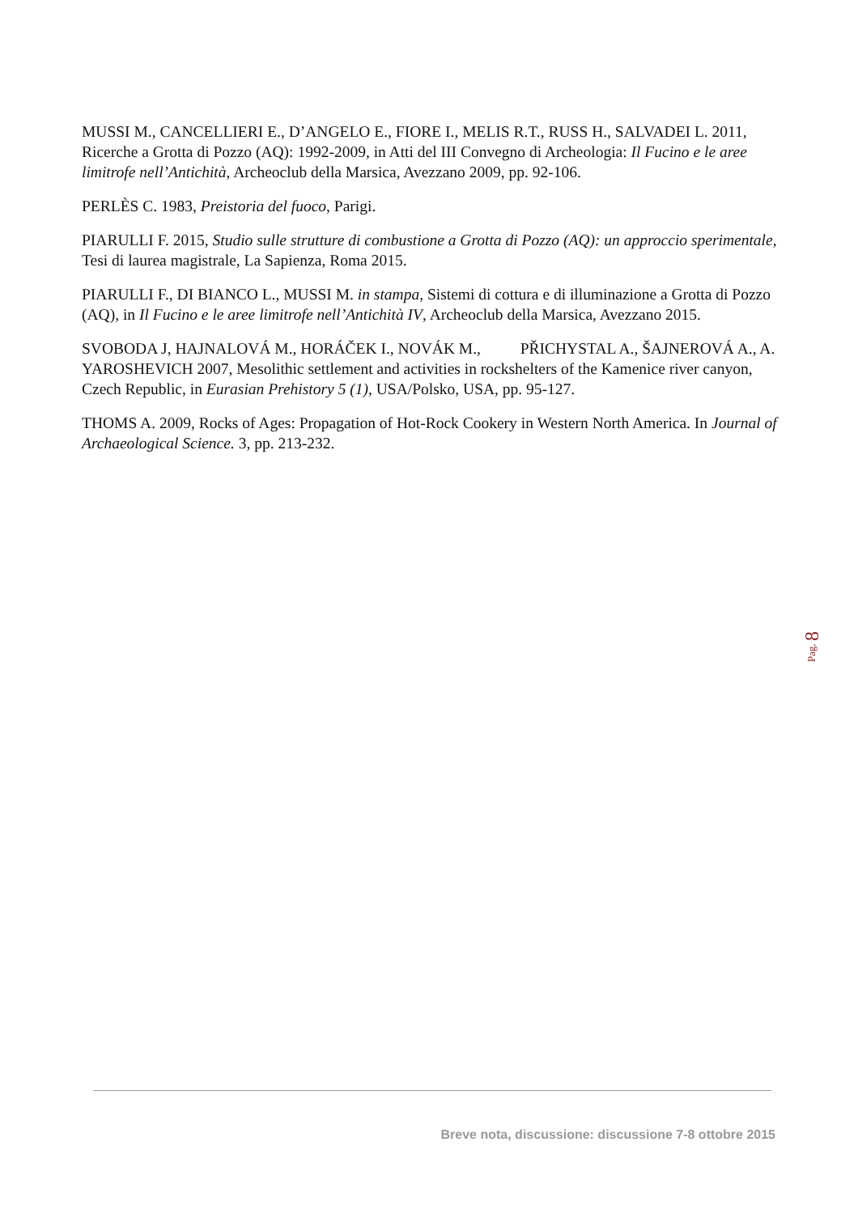MUSSI M., CANCELLIERI E., D’ANGELO E., FIORE I., MELIS R.T., RUSS H., SALVADEI L. 2011, Ricerche a Grotta di Pozzo (AQ): 1992-2009, in Atti del III Convegno di Archeologia: Il Fucino e le aree limitrofe nell’Antichità, Archeoclub della Marsica, Avezzano 2009, pp. 92-106.
PERLÈS C. 1983, Preistoria del fuoco, Parigi.
PIARULLI F. 2015, Studio sulle strutture di combustione a Grotta di Pozzo (AQ): un approccio sperimentale, Tesi di laurea magistrale, La Sapienza, Roma 2015.
PIARULLI F., DI BIANCO L., MUSSI M. in stampa, Sistemi di cottura e di illuminazione a Grotta di Pozzo (AQ), in Il Fucino e le aree limitrofe nell’Antichità IV, Archeoclub della Marsica, Avezzano 2015.
SVOBODA J, HAJNALOVÁ M., HORÁČEK I., NOVÁK M., PŘICHYSTAL A., ŠAJNEROVÁ A., A. YAROSHEVICH 2007, Mesolithic settlement and activities in rockshelters of the Kamenice river canyon, Czech Republic, in Eurasian Prehistory 5 (1), USA/Polsko, USA, pp. 95-127.
THOMS A. 2009, Rocks of Ages: Propagation of Hot-Rock Cookery in Western North America. In Journal of Archaeological Science. 3, pp. 213-232.
Pag. 8
Breve nota, discussione: discussione 7-8 ottobre 2015